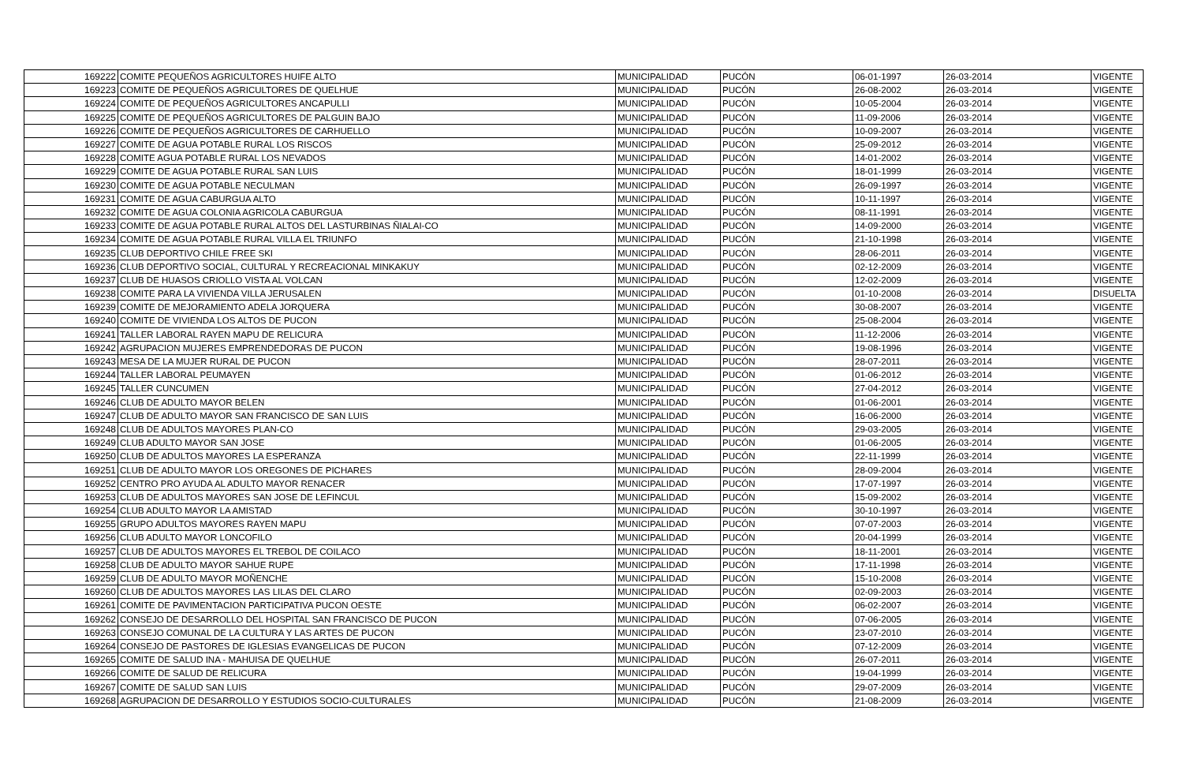| 169222 | COMITE PEQUEÑOS AGRICULTORES HUIFE ALTO | MUNICIPALIDAD | PUCÓN | 06-01-1997 | 26-03-2014 | VIGENTE |
| 169223 | COMITE DE PEQUEÑOS AGRICULTORES DE QUELHUE | MUNICIPALIDAD | PUCÓN | 26-08-2002 | 26-03-2014 | VIGENTE |
| 169224 | COMITE DE PEQUEÑOS AGRICULTORES ANCAPULLI | MUNICIPALIDAD | PUCÓN | 10-05-2004 | 26-03-2014 | VIGENTE |
| 169225 | COMITE DE PEQUEÑOS AGRICULTORES DE PALGUIN BAJO | MUNICIPALIDAD | PUCÓN | 11-09-2006 | 26-03-2014 | VIGENTE |
| 169226 | COMITE DE PEQUEÑOS AGRICULTORES DE CARHUELLO | MUNICIPALIDAD | PUCÓN | 10-09-2007 | 26-03-2014 | VIGENTE |
| 169227 | COMITE DE AGUA POTABLE RURAL LOS RISCOS | MUNICIPALIDAD | PUCÓN | 25-09-2012 | 26-03-2014 | VIGENTE |
| 169228 | COMITE AGUA POTABLE RURAL LOS NEVADOS | MUNICIPALIDAD | PUCÓN | 14-01-2002 | 26-03-2014 | VIGENTE |
| 169229 | COMITE DE AGUA POTABLE RURAL SAN LUIS | MUNICIPALIDAD | PUCÓN | 18-01-1999 | 26-03-2014 | VIGENTE |
| 169230 | COMITE DE AGUA POTABLE NECULMAN | MUNICIPALIDAD | PUCÓN | 26-09-1997 | 26-03-2014 | VIGENTE |
| 169231 | COMITE DE AGUA CABURGUA ALTO | MUNICIPALIDAD | PUCÓN | 10-11-1997 | 26-03-2014 | VIGENTE |
| 169232 | COMITE DE AGUA COLONIA AGRICOLA CABURGUA | MUNICIPALIDAD | PUCÓN | 08-11-1991 | 26-03-2014 | VIGENTE |
| 169233 | COMITE DE AGUA POTABLE RURAL ALTOS DEL LASTURBINAS ÑIALAI-CO | MUNICIPALIDAD | PUCÓN | 14-09-2000 | 26-03-2014 | VIGENTE |
| 169234 | COMITE DE AGUA POTABLE RURAL VILLA EL TRIUNFO | MUNICIPALIDAD | PUCÓN | 21-10-1998 | 26-03-2014 | VIGENTE |
| 169235 | CLUB DEPORTIVO CHILE FREE SKI | MUNICIPALIDAD | PUCÓN | 28-06-2011 | 26-03-2014 | VIGENTE |
| 169236 | CLUB DEPORTIVO SOCIAL, CULTURAL Y RECREACIONAL MINKAKUY | MUNICIPALIDAD | PUCÓN | 02-12-2009 | 26-03-2014 | VIGENTE |
| 169237 | CLUB DE HUASOS CRIOLLO VISTA AL VOLCAN | MUNICIPALIDAD | PUCÓN | 12-02-2009 | 26-03-2014 | VIGENTE |
| 169238 | COMITE PARA LA VIVIENDA VILLA JERUSALEN | MUNICIPALIDAD | PUCÓN | 01-10-2008 | 26-03-2014 | DISUELTA |
| 169239 | COMITE DE MEJORAMIENTO ADELA JORQUERA | MUNICIPALIDAD | PUCÓN | 30-08-2007 | 26-03-2014 | VIGENTE |
| 169240 | COMITE DE VIVIENDA LOS ALTOS DE PUCON | MUNICIPALIDAD | PUCÓN | 25-08-2004 | 26-03-2014 | VIGENTE |
| 169241 | TALLER LABORAL RAYEN MAPU DE RELICURA | MUNICIPALIDAD | PUCÓN | 11-12-2006 | 26-03-2014 | VIGENTE |
| 169242 | AGRUPACION MUJERES EMPRENDEDORAS DE PUCON | MUNICIPALIDAD | PUCÓN | 19-08-1996 | 26-03-2014 | VIGENTE |
| 169243 | MESA DE LA MUJER RURAL DE PUCON | MUNICIPALIDAD | PUCÓN | 28-07-2011 | 26-03-2014 | VIGENTE |
| 169244 | TALLER LABORAL PEUMAYEN | MUNICIPALIDAD | PUCÓN | 01-06-2012 | 26-03-2014 | VIGENTE |
| 169245 | TALLER CUNCUMEN | MUNICIPALIDAD | PUCÓN | 27-04-2012 | 26-03-2014 | VIGENTE |
| 169246 | CLUB DE ADULTO MAYOR BELEN | MUNICIPALIDAD | PUCÓN | 01-06-2001 | 26-03-2014 | VIGENTE |
| 169247 | CLUB DE ADULTO MAYOR SAN FRANCISCO DE SAN LUIS | MUNICIPALIDAD | PUCÓN | 16-06-2000 | 26-03-2014 | VIGENTE |
| 169248 | CLUB DE ADULTOS MAYORES PLAN-CO | MUNICIPALIDAD | PUCÓN | 29-03-2005 | 26-03-2014 | VIGENTE |
| 169249 | CLUB ADULTO MAYOR SAN JOSE | MUNICIPALIDAD | PUCÓN | 01-06-2005 | 26-03-2014 | VIGENTE |
| 169250 | CLUB DE ADULTOS MAYORES LA ESPERANZA | MUNICIPALIDAD | PUCÓN | 22-11-1999 | 26-03-2014 | VIGENTE |
| 169251 | CLUB DE ADULTO MAYOR LOS OREGONES DE PICHARES | MUNICIPALIDAD | PUCÓN | 28-09-2004 | 26-03-2014 | VIGENTE |
| 169252 | CENTRO PRO AYUDA AL ADULTO MAYOR RENACER | MUNICIPALIDAD | PUCÓN | 17-07-1997 | 26-03-2014 | VIGENTE |
| 169253 | CLUB DE ADULTOS MAYORES SAN JOSE DE LEFINCUL | MUNICIPALIDAD | PUCÓN | 15-09-2002 | 26-03-2014 | VIGENTE |
| 169254 | CLUB ADULTO MAYOR LA AMISTAD | MUNICIPALIDAD | PUCÓN | 30-10-1997 | 26-03-2014 | VIGENTE |
| 169255 | GRUPO ADULTOS MAYORES RAYEN MAPU | MUNICIPALIDAD | PUCÓN | 07-07-2003 | 26-03-2014 | VIGENTE |
| 169256 | CLUB ADULTO MAYOR LONCOFILO | MUNICIPALIDAD | PUCÓN | 20-04-1999 | 26-03-2014 | VIGENTE |
| 169257 | CLUB DE ADULTOS MAYORES EL TREBOL DE COILACO | MUNICIPALIDAD | PUCÓN | 18-11-2001 | 26-03-2014 | VIGENTE |
| 169258 | CLUB DE ADULTO MAYOR SAHUE RUPE | MUNICIPALIDAD | PUCÓN | 17-11-1998 | 26-03-2014 | VIGENTE |
| 169259 | CLUB DE ADULTO MAYOR MOÑENCHE | MUNICIPALIDAD | PUCÓN | 15-10-2008 | 26-03-2014 | VIGENTE |
| 169260 | CLUB DE ADULTOS MAYORES LAS LILAS DEL CLARO | MUNICIPALIDAD | PUCÓN | 02-09-2003 | 26-03-2014 | VIGENTE |
| 169261 | COMITE DE PAVIMENTACION PARTICIPATIVA PUCON OESTE | MUNICIPALIDAD | PUCÓN | 06-02-2007 | 26-03-2014 | VIGENTE |
| 169262 | CONSEJO DE DESARROLLO DEL HOSPITAL SAN FRANCISCO DE PUCON | MUNICIPALIDAD | PUCÓN | 07-06-2005 | 26-03-2014 | VIGENTE |
| 169263 | CONSEJO COMUNAL DE LA CULTURA Y LAS ARTES DE PUCON | MUNICIPALIDAD | PUCÓN | 23-07-2010 | 26-03-2014 | VIGENTE |
| 169264 | CONSEJO DE PASTORES DE IGLESIAS EVANGELICAS DE PUCON | MUNICIPALIDAD | PUCÓN | 07-12-2009 | 26-03-2014 | VIGENTE |
| 169265 | COMITE DE SALUD INA - MAHUISA DE QUELHUE | MUNICIPALIDAD | PUCÓN | 26-07-2011 | 26-03-2014 | VIGENTE |
| 169266 | COMITE DE SALUD DE RELICURA | MUNICIPALIDAD | PUCÓN | 19-04-1999 | 26-03-2014 | VIGENTE |
| 169267 | COMITE DE SALUD SAN LUIS | MUNICIPALIDAD | PUCÓN | 29-07-2009 | 26-03-2014 | VIGENTE |
| 169268 | AGRUPACION DE DESARROLLO Y ESTUDIOS SOCIO-CULTURALES | MUNICIPALIDAD | PUCÓN | 21-08-2009 | 26-03-2014 | VIGENTE |